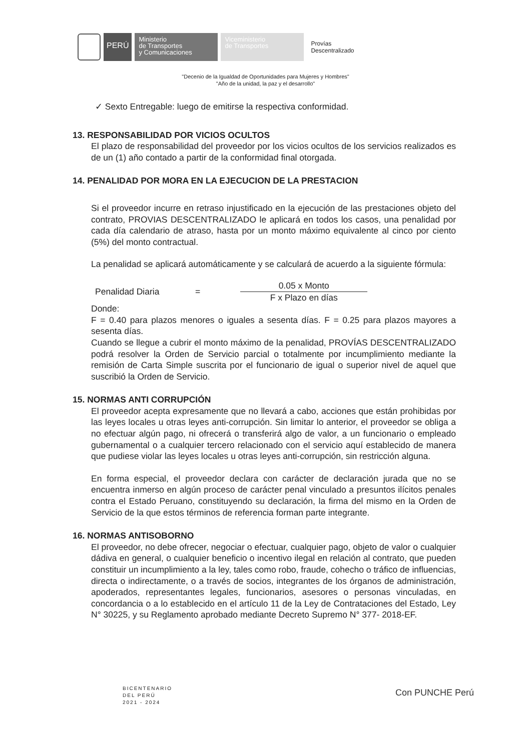PERÚ
Ministerio
de Transportes
y Comunicaciones
Viceministerio
de Transportes
Provías
Descentralizado
"Decenio de la Igualdad de Oportunidades para Mujeres y Hombres"
"Año de la unidad, la paz y el desarrollo"
✓ Sexto Entregable: luego de emitirse la respectiva conformidad.
13. RESPONSABILIDAD POR VICIOS OCULTOS
El plazo de responsabilidad del proveedor por los vicios ocultos de los servicios realizados es de un (1) año contado a partir de la conformidad final otorgada.
14. PENALIDAD POR MORA EN LA EJECUCION DE LA PRESTACION
Si el proveedor incurre en retraso injustificado en la ejecución de las prestaciones objeto del contrato, PROVIAS DESCENTRALIZADO le aplicará en todos los casos, una penalidad por cada día calendario de atraso, hasta por un monto máximo equivalente al cinco por ciento (5%) del monto contractual.
La penalidad se aplicará automáticamente y se calculará de acuerdo a la siguiente fórmula:
Penalidad Diaria =
0.05 x Monto
F x Plazo en días
Donde:
F = 0.40 para plazos menores o iguales a sesenta días. F = 0.25 para plazos mayores a sesenta días.
Cuando se llegue a cubrir el monto máximo de la penalidad, PROVÍAS DESCENTRALIZADO podrá resolver la Orden de Servicio parcial o totalmente por incumplimiento mediante la remisión de Carta Simple suscrita por el funcionario de igual o superior nivel de aquel que suscribió la Orden de Servicio.
15. NORMAS ANTI CORRUPCIÓN
El proveedor acepta expresamente que no llevará a cabo, acciones que están prohibidas por las leyes locales u otras leyes anti-corrupción. Sin limitar lo anterior, el proveedor se obliga a no efectuar algún pago, ni ofrecerá o transferirá algo de valor, a un funcionario o empleado gubernamental o a cualquier tercero relacionado con el servicio aquí establecido de manera que pudiese violar las leyes locales u otras leyes anti-corrupción, sin restricción alguna.
En forma especial, el proveedor declara con carácter de declaración jurada que no se encuentra inmerso en algún proceso de carácter penal vinculado a presuntos ilícitos penales contra el Estado Peruano, constituyendo su declaración, la firma del mismo en la Orden de Servicio de la que estos términos de referencia forman parte integrante.
16. NORMAS ANTISOBORNO
El proveedor, no debe ofrecer, negociar o efectuar, cualquier pago, objeto de valor o cualquier dádiva en general, o cualquier beneficio o incentivo ilegal en relación al contrato, que pueden constituir un incumplimiento a la ley, tales como robo, fraude, cohecho o tráfico de influencias, directa o indirectamente, o a través de socios, integrantes de los órganos de administración, apoderados, representantes legales, funcionarios, asesores o personas vinculadas, en concordancia o a lo establecido en el artículo 11 de la Ley de Contrataciones del Estado, Ley N° 30225, y su Reglamento aprobado mediante Decreto Supremo N° 377- 2018-EF.
BICENTENARIO
DEL PERÚ
2021 - 2024
Con PUNCHE Perú